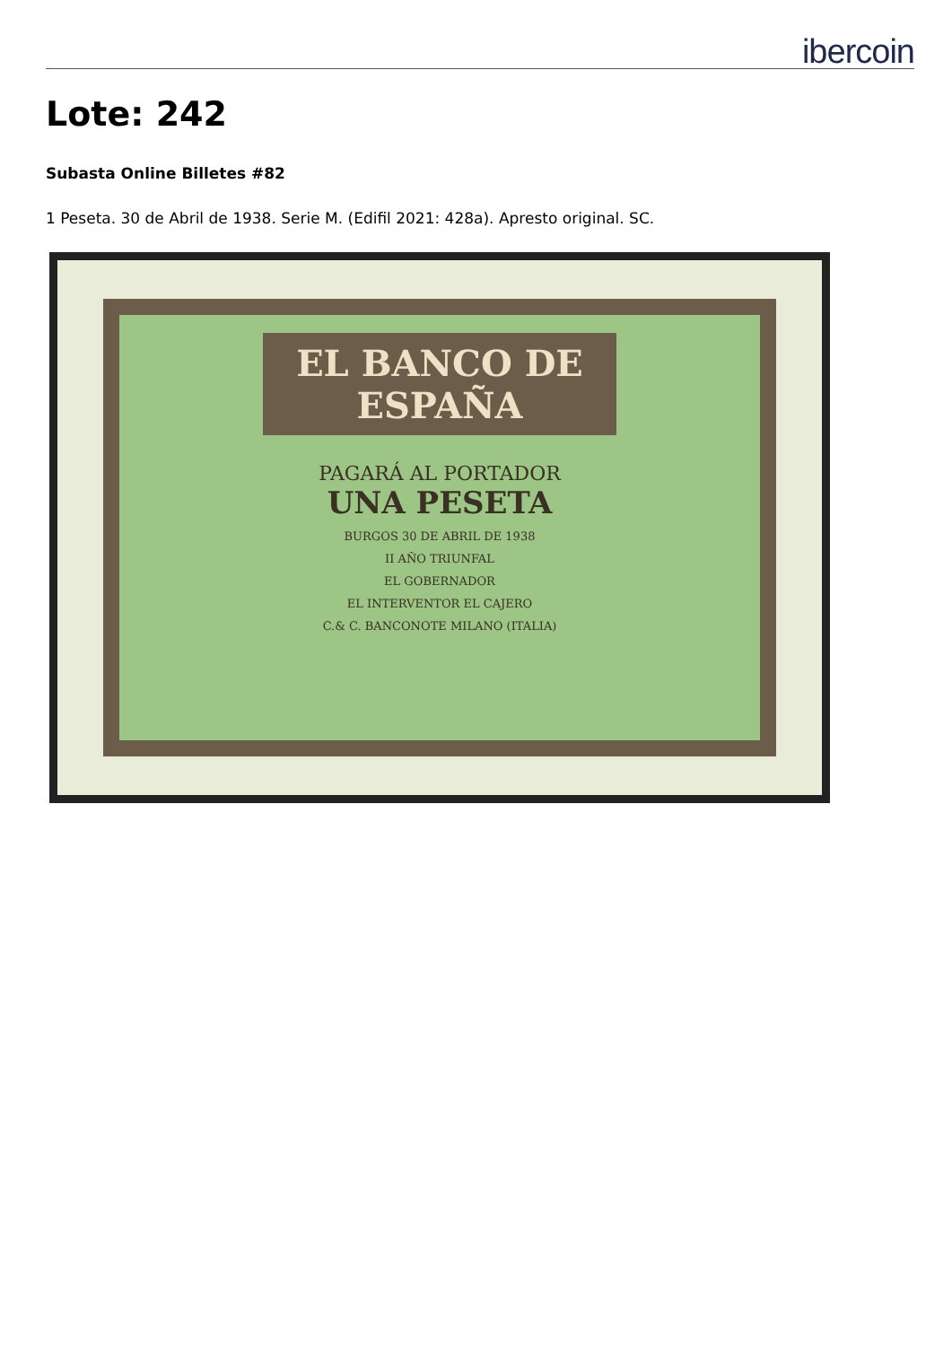ibercoin
Lote: 242
Subasta Online Billetes #82
1 Peseta. 30 de Abril de 1938. Serie M. (Edifil 2021: 428a). Apresto original. SC.
EL BANCO DE ESPAÑA
PAGARÁ AL PORTADOR
UNA PESETA
BURGOS 30 DE ABRIL DE 1938
II AÑO TRIUNFAL
EL GOBERNADOR
EL INTERVENTOR EL CAJERO
C.& C. BANCONOTE MILANO (ITALIA)